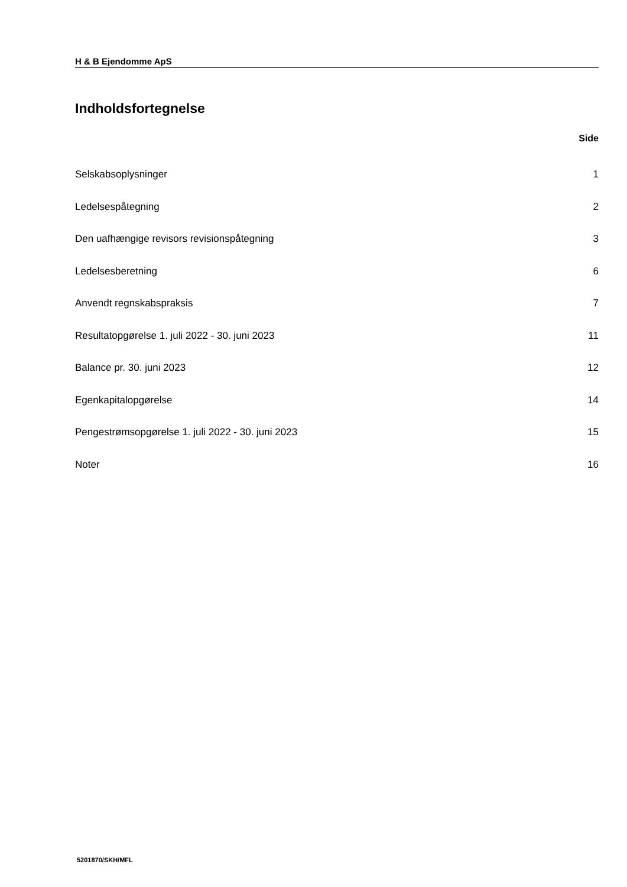H & B Ejendomme ApS
Indholdsfortegnelse
Side
Selskabsoplysninger 1
Ledelsespåtegning 2
Den uafhængige revisors revisionspåtegning 3
Ledelsesberetning 6
Anvendt regnskabspraksis 7
Resultatopgørelse 1. juli 2022 - 30. juni 2023 11
Balance pr. 30. juni 2023 12
Egenkapitalopgørelse 14
Pengestrømsopgørelse 1. juli 2022 - 30. juni 2023 15
Noter 16
5201870/SKH/MFL